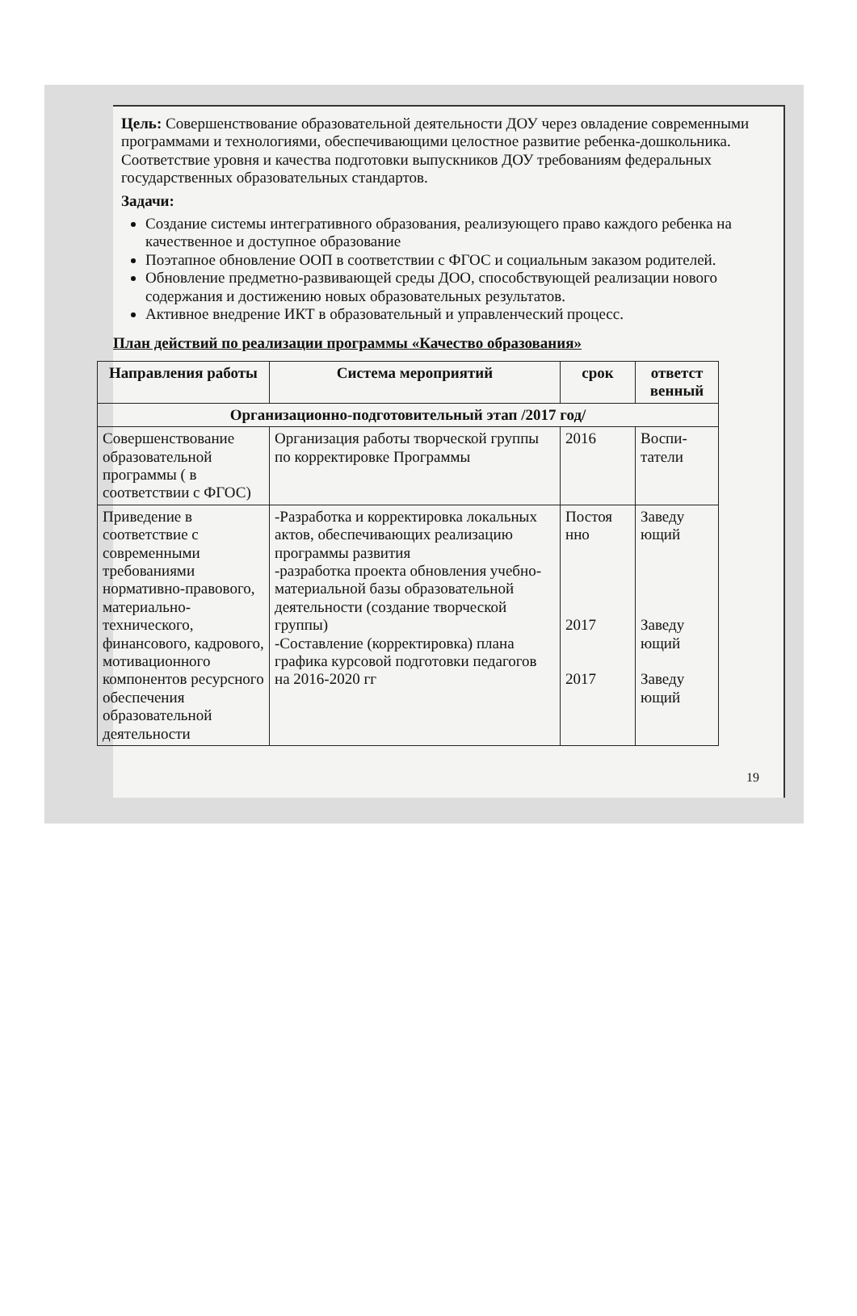Цель: Совершенствование образовательной деятельности ДОУ через овладение современными программами и технологиями, обеспечивающими целостное развитие ребенка-дошкольника. Соответствие уровня и качества подготовки выпускников ДОУ требованиям федеральных государственных образовательных стандартов.
Задачи:
Создание системы интегративного образования, реализующего право каждого ребенка на качественное и доступное образование
Поэтапное обновление ООП в соответствии с ФГОС и социальным заказом родителей.
Обновление предметно-развивающей среды ДОО, способствующей реализации нового содержания и достижению новых образовательных результатов.
Активное внедрение ИКТ в образовательный и управленческий процесс.
План действий по реализации программы «Качество образования»
| Направления работы | Система мероприятий | срок | ответст венный |
| --- | --- | --- | --- |
| Организационно-подготовительный этап /2017 год/ | | | |
| Совершенствование образовательной программы ( в соответствии с ФГОС) | Организация работы творческой группы по корректировке Программы | 2016 | Воспи-татели |
| Приведение в соответствие с современными требованиями нормативно-правового, материально-технического, финансового, кадрового, мотивационного компонентов ресурсного обеспечения образовательной деятельности | -Разработка и корректировка локальных актов, обеспечивающих реализацию программы развития -разработка проекта обновления учебно-материальной базы образовательной деятельности (создание творческой группы) -Составление (корректировка) плана графика курсовой подготовки педагогов на 2016-2020 гг | Постоя нно 2017 2017 | Заведу ющий Заведу ющий Заведу ющий |
19